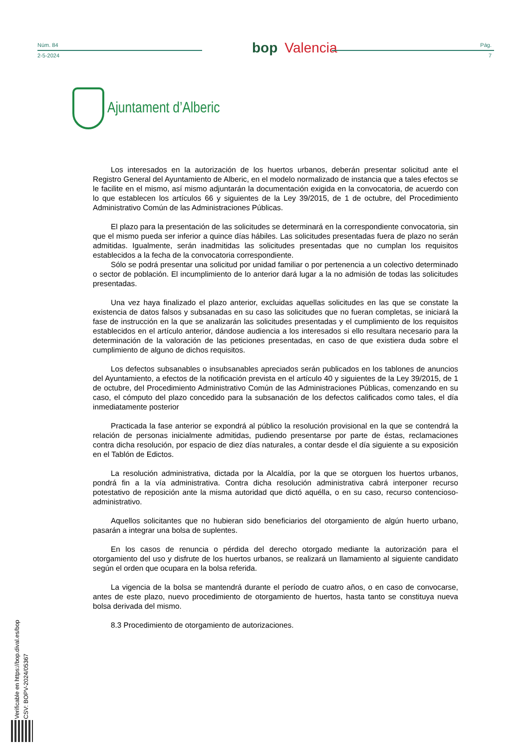Núm. 84
2-5-2024
bop Valencia
Pág.
7
Ajuntament d’Alberic
Los interesados en la autorización de los huertos urbanos, deberán presentar solicitud ante el Registro General del Ayuntamiento de Alberic, en el modelo normalizado de instancia que a tales efectos se le facilite en el mismo, así mismo adjuntarán la documentación exigida en la convocatoria, de acuerdo con lo que establecen los artículos 66 y siguientes de la Ley 39/2015, de 1 de octubre, del Procedimiento Administrativo Común de las Administraciones Públicas.
El plazo para la presentación de las solicitudes se determinará en la correspondiente convocatoria, sin que el mismo pueda ser inferior a quince días hábiles. Las solicitudes presentadas fuera de plazo no serán admitidas. Igualmente, serán inadmitidas las solicitudes presentadas que no cumplan los requisitos establecidos a la fecha de la convocatoria correspondiente.
Sólo se podrá presentar una solicitud por unidad familiar o por pertenencia a un colectivo determinado o sector de población. El incumplimiento de lo anterior dará lugar a la no admisión de todas las solicitudes presentadas.
Una vez haya finalizado el plazo anterior, excluidas aquellas solicitudes en las que se constate la existencia de datos falsos y subsanadas en su caso las solicitudes que no fueran completas, se iniciará la fase de instrucción en la que se analizarán las solicitudes presentadas y el cumplimiento de los requisitos establecidos en el artículo anterior, dándose audiencia a los interesados si ello resultara necesario para la determinación de la valoración de las peticiones presentadas, en caso de que existiera duda sobre el cumplimiento de alguno de dichos requisitos.
Los defectos subsanables o insubsanables apreciados serán publicados en los tablones de anuncios del Ayuntamiento, a efectos de la notificación prevista en el artículo 40 y siguientes de la Ley 39/2015, de 1 de octubre, del Procedimiento Administrativo Común de las Administraciones Públicas, comenzando en su caso, el cómputo del plazo concedido para la subsanación de los defectos calificados como tales, el día inmediatamente posterior
Practicada la fase anterior se expondrá al público la resolución provisional en la que se contendrá la relación de personas inicialmente admitidas, pudiendo presentarse por parte de éstas, reclamaciones contra dicha resolución, por espacio de diez días naturales, a contar desde el día siguiente a su exposición en el Tablón de Edictos.
La resolución administrativa, dictada por la Alcaldía, por la que se otorguen los huertos urbanos, pondrá fin a la vía administrativa. Contra dicha resolución administrativa cabrá interponer recurso potestativo de reposición ante la misma autoridad que dictó aquélla, o en su caso, recurso contencioso-administrativo.
Aquellos solicitantes que no hubieran sido beneficiarios del otorgamiento de algún huerto urbano, pasarán a integrar una bolsa de suplentes.
En los casos de renuncia o pérdida del derecho otorgado mediante la autorización para el otorgamiento del uso y disfrute de los huertos urbanos, se realizará un llamamiento al siguiente candidato según el orden que ocupara en la bolsa referida.
La vigencia de la bolsa se mantendrá durante el período de cuatro años, o en caso de convocarse, antes de este plazo, nuevo procedimiento de otorgamiento de huertos, hasta tanto se constituya nueva bolsa derivada del mismo.
8.3 Procedimiento de otorgamiento de autorizaciones.
Verificable en https://bop.dival.es/bop
CSV: BOPV-2024/05367